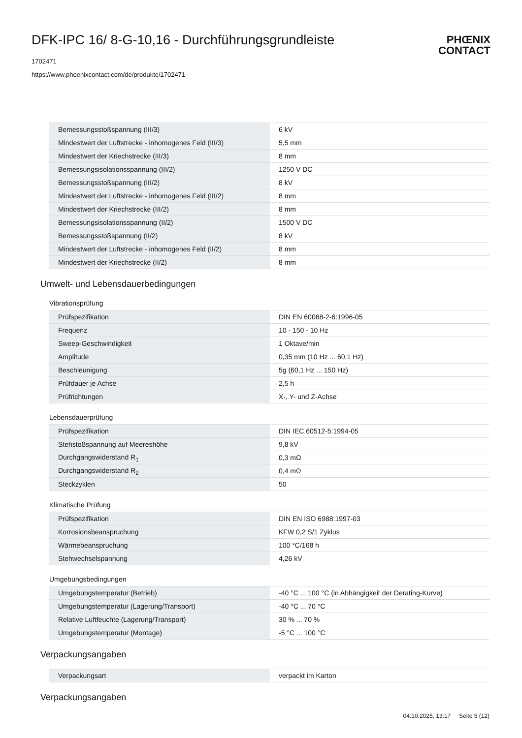DFK-IPC 16/ 8-G-10,16 - Durchführungsgrundleiste
1702471
https://www.phoenixcontact.com/de/produkte/1702471
PHŒNIX
CONTACT
| Bemessungsstoßspannung (III/3) | 6 kV |
| Mindestwert der Luftstrecke - inhomogenes Feld (III/3) | 5,5 mm |
| Mindestwert der Kriechstrecke (III/3) | 8 mm |
| Bemessungsisolationsspannung (III/2) | 1250 V DC |
| Bemessungsstoßspannung (III/2) | 8 kV |
| Mindestwert der Luftstrecke - inhomogenes Feld (III/2) | 8 mm |
| Mindestwert der Kriechstrecke (III/2) | 8 mm |
| Bemessungsisolationsspannung (II/2) | 1500 V DC |
| Bemessungsstoßspannung (II/2) | 8 kV |
| Mindestwert der Luftstrecke - inhomogenes Feld (II/2) | 8 mm |
| Mindestwert der Kriechstrecke (II/2) | 8 mm |
Umwelt- und Lebensdauerbedingungen
Vibrationsprüfung
| Prüfspezifikation | DIN EN 60068-2-6:1996-05 |
| Frequenz | 10 - 150 - 10 Hz |
| Sweep-Geschwindigkeit | 1 Oktave/min |
| Amplitude | 0,35 mm (10 Hz ... 60,1 Hz) |
| Beschleunigung | 5g (60,1 Hz ... 150 Hz) |
| Prüfdauer je Achse | 2,5 h |
| Prüfrichtungen | X-, Y- und Z-Achse |
Lebensdauerprüfung
| Prüfspezifikation | DIN IEC 60512-5:1994-05 |
| Stehstoßspannung auf Meereshöhe | 9,8 kV |
| Durchgangswiderstand R<sub>1</sub> | 0,3 mΩ |
| Durchgangswiderstand R<sub>2</sub> | 0,4 mΩ |
| Steckzyklen | 50 |
Klimatische Prüfung
| Prüfspezifikation | DIN EN ISO 6988:1997-03 |
| Korrosionsbeanspruchung | KFW 0,2 S/1 Zyklus |
| Wärmebeanspruchung | 100 °C/168 h |
| Stehwechselspannung | 4,26 kV |
Umgebungsbedingungen
| Umgebungstemperatur (Betrieb) | -40 °C ... 100 °C (in Abhängigkeit der Derating-Kurve) |
| Umgebungstemperatur (Lagerung/Transport) | -40 °C ... 70 °C |
| Relative Luftfeuchte (Lagerung/Transport) | 30 % ... 70 % |
| Umgebungstemperatur (Montage) | -5 °C ... 100 °C |
Verpackungsangaben
| Verpackungsart | verpackt im Karton |
Verpackungsangaben
04.10.2025, 13:17 Seite 5 (12)